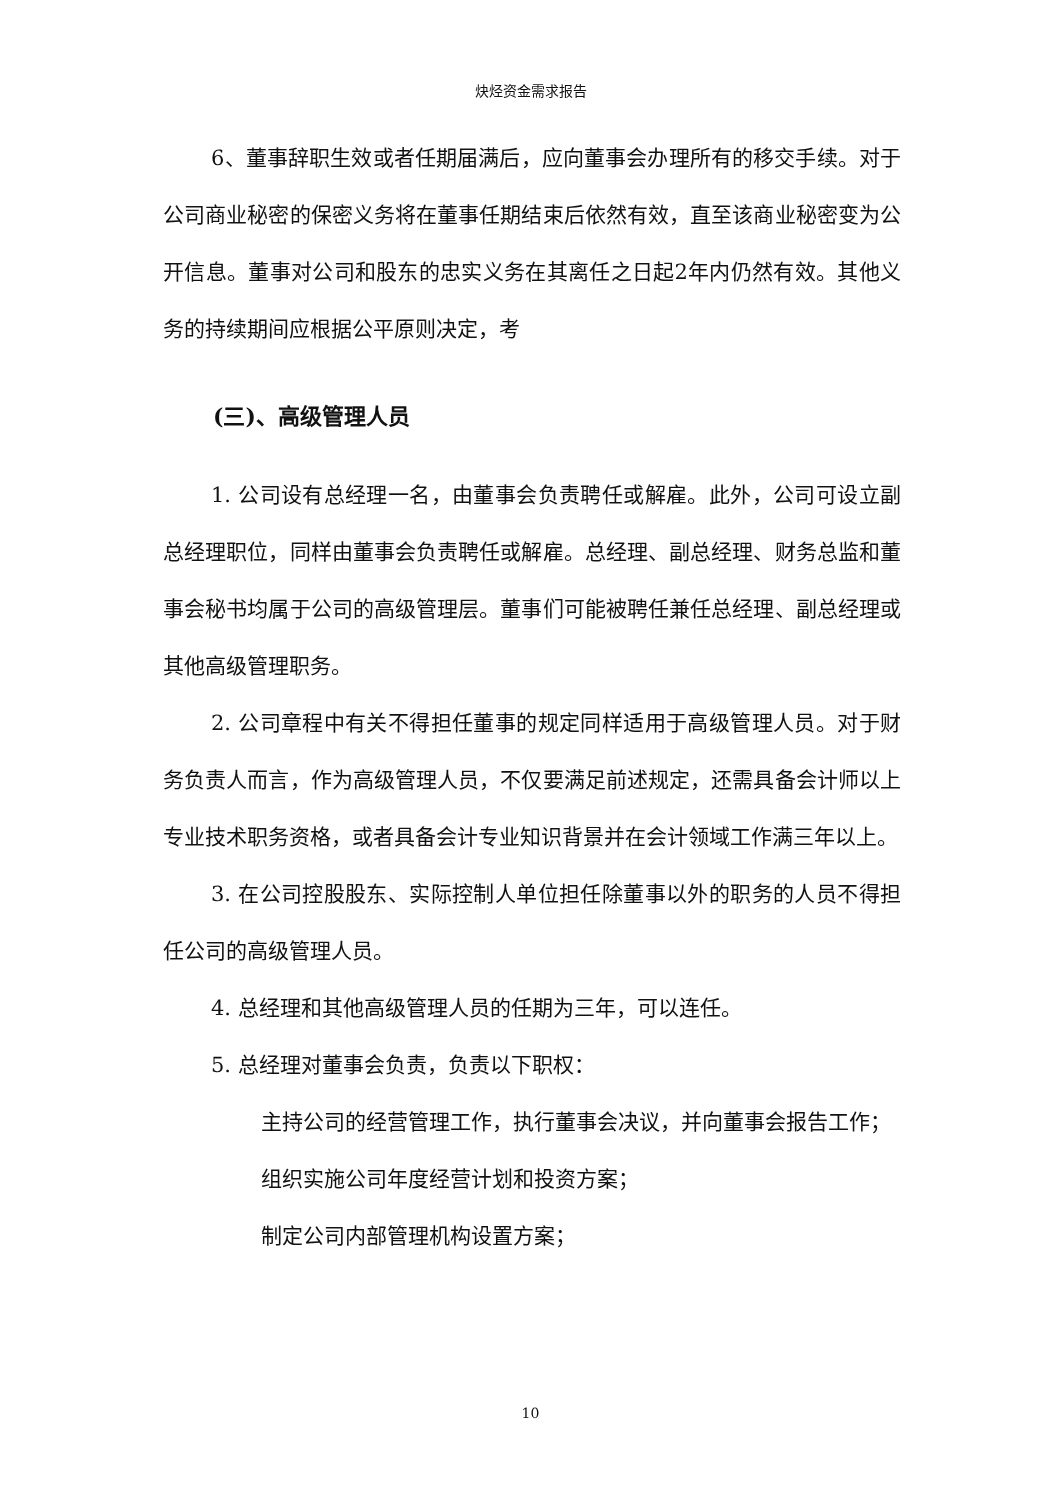炔烃资金需求报告
6、董事辞职生效或者任期届满后，应向董事会办理所有的移交手续。对于公司商业秘密的保密义务将在董事任期结束后依然有效，直至该商业秘密变为公开信息。董事对公司和股东的忠实义务在其离任之日起2年内仍然有效。其他义务的持续期间应根据公平原则决定，考
(三)、高级管理人员
1. 公司设有总经理一名，由董事会负责聘任或解雇。此外，公司可设立副总经理职位，同样由董事会负责聘任或解雇。总经理、副总经理、财务总监和董事会秘书均属于公司的高级管理层。董事们可能被聘任兼任总经理、副总经理或其他高级管理职务。
2. 公司章程中有关不得担任董事的规定同样适用于高级管理人员。对于财务负责人而言，作为高级管理人员，不仅要满足前述规定，还需具备会计师以上专业技术职务资格，或者具备会计专业知识背景并在会计领域工作满三年以上。
3. 在公司控股股东、实际控制人单位担任除董事以外的职务的人员不得担任公司的高级管理人员。
4. 总经理和其他高级管理人员的任期为三年，可以连任。
5. 总经理对董事会负责，负责以下职权：
主持公司的经营管理工作，执行董事会决议，并向董事会报告工作；
组织实施公司年度经营计划和投资方案；
制定公司内部管理机构设置方案；
10